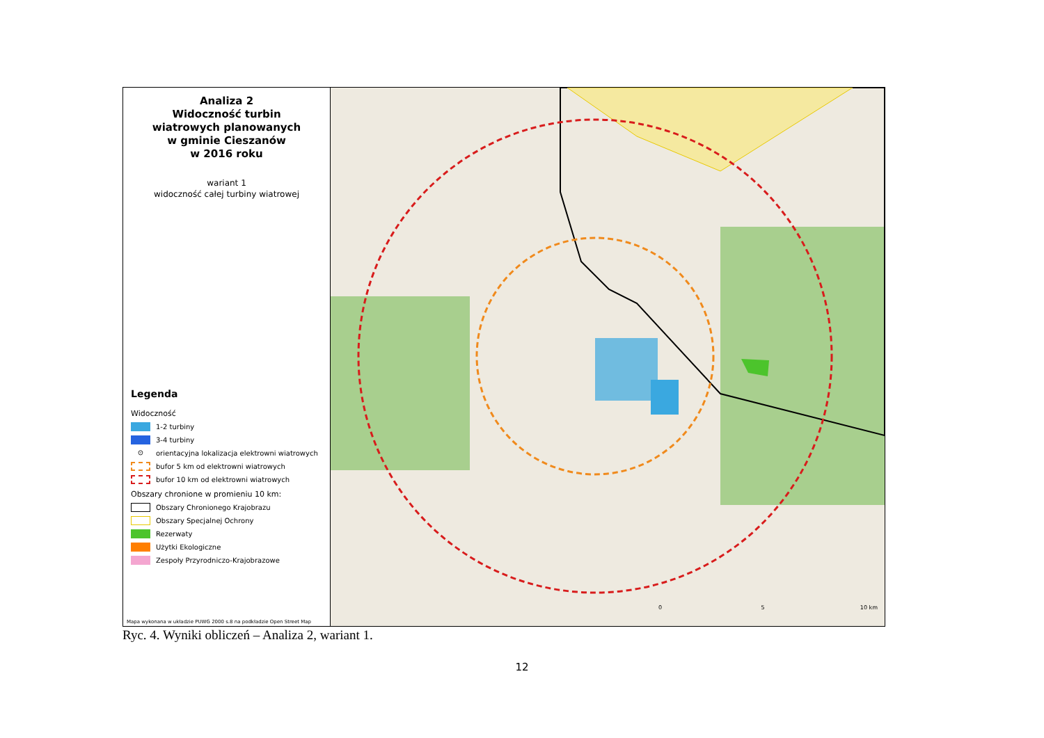Analiza 2
Widoczność turbin
wiatrowych planowanych
w gminie Cieszanów
w 2016 roku
wariant 1
widoczność całej turbiny wiatrowej
Legenda
Widoczność
1-2 turbiny
3-4 turbiny
⊙ orientacyjna lokalizacja elektrowni wiatrowych
bufor 5 km od elektrowni wiatrowych
bufor 10 km od elektrowni wiatrowych
Obszary chronione w promieniu 10 km:
Obszary Chronionego Krajobrazu
Obszary Specjalnej Ochrony
Rezerwaty
Użytki Ekologiczne
Zespoły Przyrodniczo-Krajobrazowe
Mapa wykonana w układzie PUWG 2000 s.8 na podkładzie Open Street Map
0 5 10 km
Ryc. 4. Wyniki obliczeń – Analiza 2, wariant 1.
12